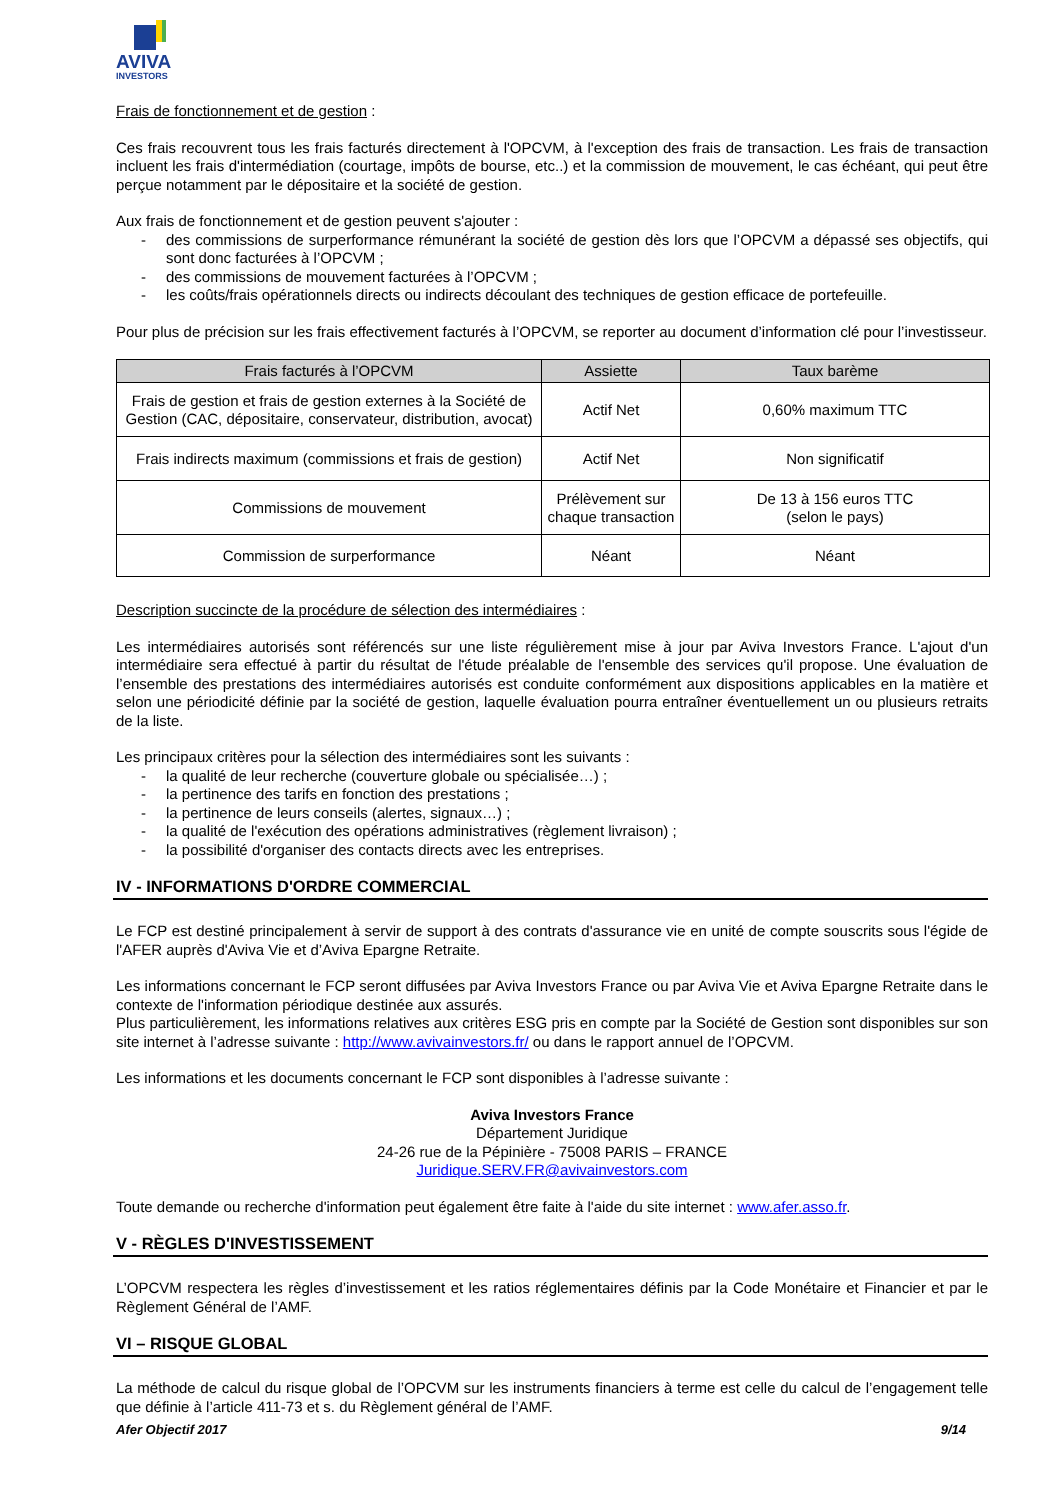AVIVA
INVESTORS
Frais de fonctionnement et de gestion :
Ces frais recouvrent tous les frais facturés directement à l'OPCVM, à l'exception des frais de transaction. Les frais de transaction incluent les frais d'intermédiation (courtage, impôts de bourse, etc..) et la commission de mouvement, le cas échéant, qui peut être perçue notamment par le dépositaire et la société de gestion.
Aux frais de fonctionnement et de gestion peuvent s'ajouter :
- des commissions de surperformance rémunérant la société de gestion dès lors que l’OPCVM a dépassé ses objectifs, qui sont donc facturées à l’OPCVM ;
- des commissions de mouvement facturées à l’OPCVM ;
- les coûts/frais opérationnels directs ou indirects découlant des techniques de gestion efficace de portefeuille.
Pour plus de précision sur les frais effectivement facturés à l’OPCVM, se reporter au document d’information clé pour l’investisseur.
| Frais facturés à l’OPCVM | Assiette | Taux barème |
| --- | --- | --- |
| Frais de gestion et frais de gestion externes à la Société de Gestion (CAC, dépositaire, conservateur, distribution, avocat) | Actif Net | 0,60% maximum TTC |
| Frais indirects maximum (commissions et frais de gestion) | Actif Net | Non significatif |
| Commissions de mouvement | Prélèvement sur chaque transaction | De 13 à 156 euros TTC (selon le pays) |
| Commission de surperformance | Néant | Néant |
Description succincte de la procédure de sélection des intermédiaires :
Les intermédiaires autorisés sont référencés sur une liste régulièrement mise à jour par Aviva Investors France. L'ajout d'un intermédiaire sera effectué à partir du résultat de l'étude préalable de l'ensemble des services qu'il propose. Une évaluation de l’ensemble des prestations des intermédiaires autorisés est conduite conformément aux dispositions applicables en la matière et selon une périodicité définie par la société de gestion, laquelle évaluation pourra entraîner éventuellement un ou plusieurs retraits de la liste.
Les principaux critères pour la sélection des intermédiaires sont les suivants :
- la qualité de leur recherche (couverture globale ou spécialisée…) ;
- la pertinence des tarifs en fonction des prestations ;
- la pertinence de leurs conseils (alertes, signaux…) ;
- la qualité de l'exécution des opérations administratives (règlement livraison) ;
- la possibilité d'organiser des contacts directs avec les entreprises.
IV - INFORMATIONS D'ORDRE COMMERCIAL
Le FCP est destiné principalement à servir de support à des contrats d'assurance vie en unité de compte souscrits sous l'égide de l'AFER auprès d'Aviva Vie et d’Aviva Epargne Retraite.
Les informations concernant le FCP seront diffusées par Aviva Investors France ou par Aviva Vie et Aviva Epargne Retraite dans le contexte de l'information périodique destinée aux assurés.
Plus particulièrement, les informations relatives aux critères ESG pris en compte par la Société de Gestion sont disponibles sur son site internet à l’adresse suivante : http://www.avivainvestors.fr/ ou dans le rapport annuel de l’OPCVM.
Les informations et les documents concernant le FCP sont disponibles à l’adresse suivante :
Aviva Investors France
Département Juridique
24-26 rue de la Pépinière - 75008 PARIS – FRANCE
Juridique.SERV.FR@avivainvestors.com
Toute demande ou recherche d'information peut également être faite à l'aide du site internet : www.afer.asso.fr.
V - RÈGLES D'INVESTISSEMENT
L’OPCVM respectera les règles d’investissement et les ratios réglementaires définis par la Code Monétaire et Financier et par le Règlement Général de l’AMF.
VI – RISQUE GLOBAL
La méthode de calcul du risque global de l’OPCVM sur les instruments financiers à terme est celle du calcul de l’engagement telle que définie à l’article 411-73 et s. du Règlement général de l’AMF.
Afer Objectif 2017 9/14